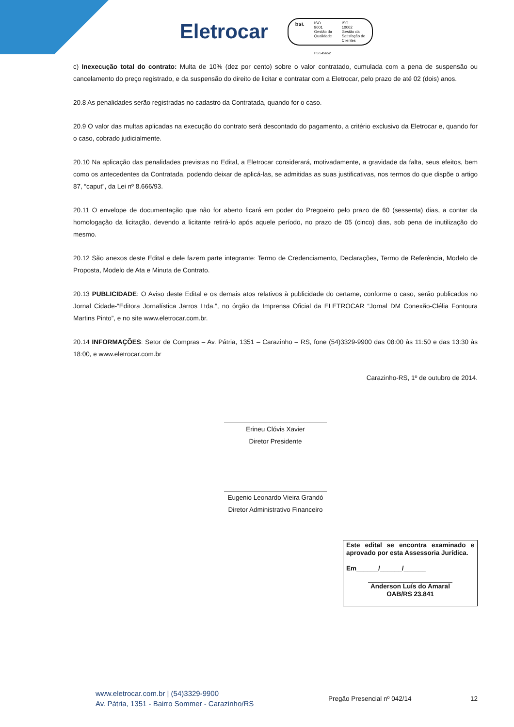Eletrocar
bsi. ISO
9001
Gestão da
Qualidade ISO
10002
Gestão da
Satisfação de
Clientes
FS 545652
c) Inexecução total do contrato: Multa de 10% (dez por cento) sobre o valor contratado, cumulada com a pena de suspensão ou cancelamento do preço registrado, e da suspensão do direito de licitar e contratar com a Eletrocar, pelo prazo de até 02 (dois) anos.
20.8 As penalidades serão registradas no cadastro da Contratada, quando for o caso.
20.9 O valor das multas aplicadas na execução do contrato será descontado do pagamento, a critério exclusivo da Eletrocar e, quando for o caso, cobrado judicialmente.
20.10 Na aplicação das penalidades previstas no Edital, a Eletrocar considerará, motivadamente, a gravidade da falta, seus efeitos, bem como os antecedentes da Contratada, podendo deixar de aplicá-las, se admitidas as suas justificativas, nos termos do que dispõe o artigo 87, “caput”, da Lei nº 8.666/93.
20.11 O envelope de documentação que não for aberto ficará em poder do Pregoeiro pelo prazo de 60 (sessenta) dias, a contar da homologação da licitação, devendo a licitante retirá-lo após aquele período, no prazo de 05 (cinco) dias, sob pena de inutilização do mesmo.
20.12 São anexos deste Edital e dele fazem parte integrante: Termo de Credenciamento, Declarações, Termo de Referência, Modelo de Proposta, Modelo de Ata e Minuta de Contrato.
20.13 PUBLICIDADE: O Aviso deste Edital e os demais atos relativos à publicidade do certame, conforme o caso, serão publicados no Jornal Cidade-“Editora Jornalística Jarros Ltda.”, no órgão da Imprensa Oficial da ELETROCAR “Jornal DM Conexão-Clélia Fontoura Martins Pinto”, e no site www.eletrocar.com.br.
20.14 INFORMAÇÕES: Setor de Compras – Av. Pátria, 1351 – Carazinho – RS, fone (54)3329-9900 das 08:00 às 11:50 e das 13:30 às 18:00, e www.eletrocar.com.br
Carazinho-RS, 1º de outubro de 2014.
Erineu Clóvis Xavier
Diretor Presidente
Eugenio Leonardo Vieira Grandó
Diretor Administrativo Financeiro
Este edital se encontra examinado e aprovado por esta Assessoria Jurídica.
Em______/______/______
Anderson Luís do Amaral
OAB/RS 23.841
www.eletrocar.com.br | (54)3329-9900
Av. Pátria, 1351 - Bairro Sommer - Carazinho/RS
Pregão Presencial nº 042/14 12